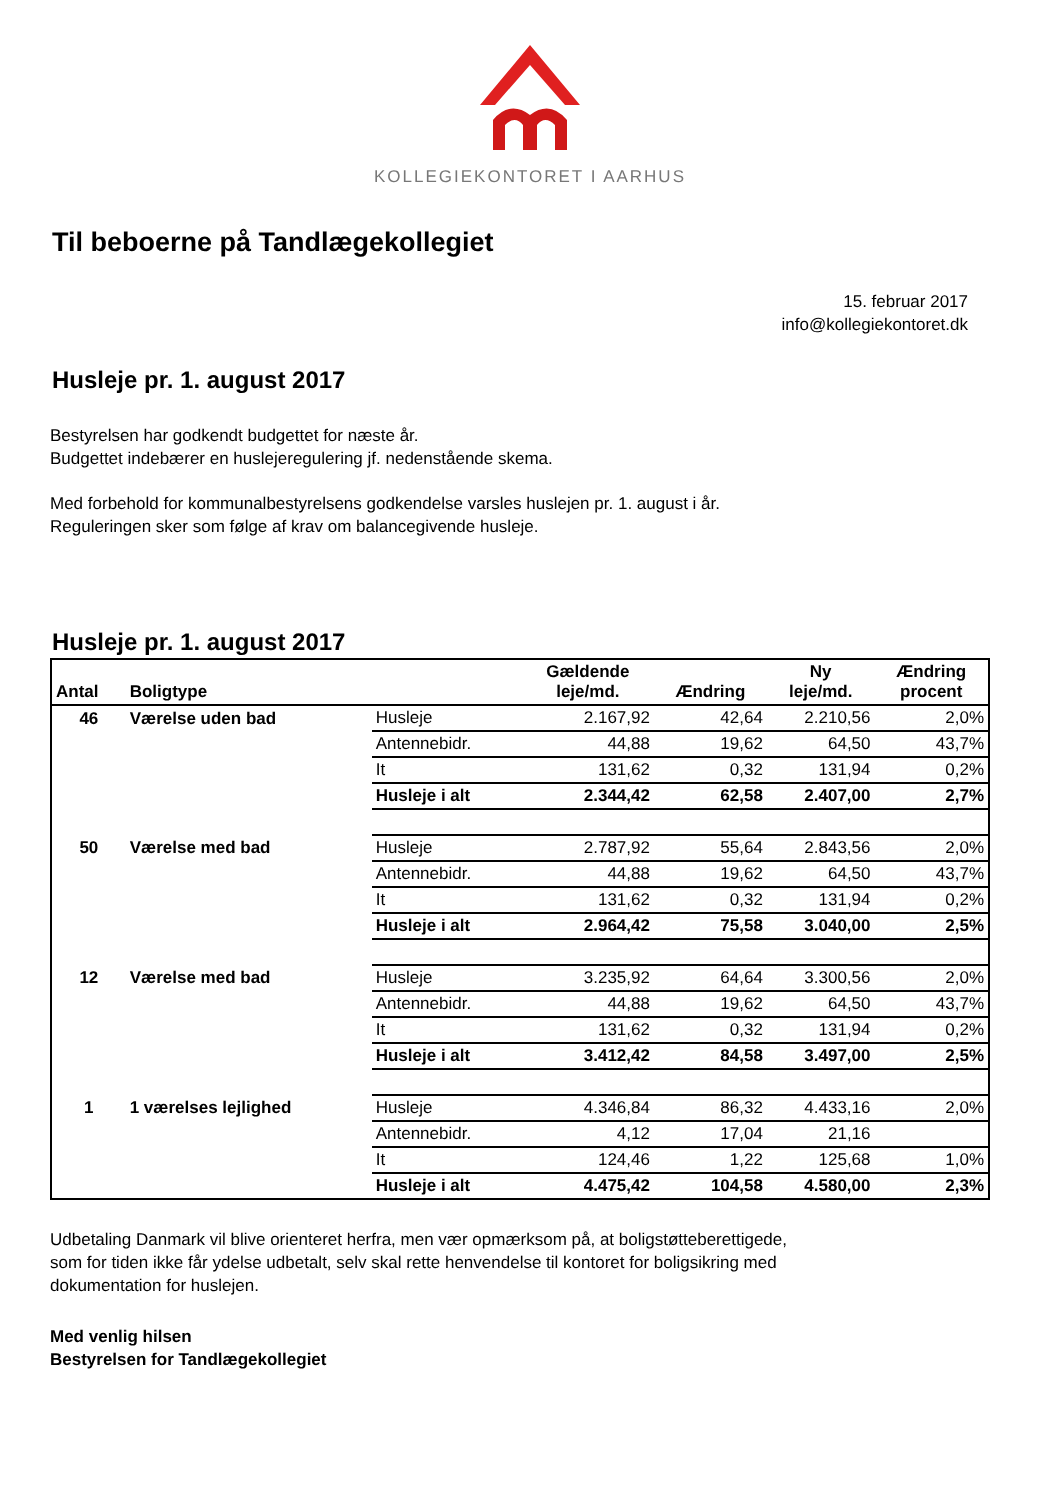KOLLEGIEKONTORET I AARHUS
Til beboerne på Tandlægekollegiet
15. februar 2017
info@kollegiekontoret.dk
Husleje pr. 1. august 2017
Bestyrelsen har godkendt budgettet for næste år.
Budgettet indebærer en huslejeregulering jf. nedenstående skema.
Med forbehold for kommunalbestyrelsens godkendelse varsles huslejen pr. 1. august i år.
Reguleringen sker som følge af krav om balancegivende husleje.
Husleje pr. 1. august 2017
| Antal | Boligtype | | Gældende leje/md. | Ændring | Ny leje/md. | Ændring procent |
| --- | --- | --- | --- | --- | --- | --- |
| 46 | Værelse uden bad | Husleje | 2.167,92 | 42,64 | 2.210,56 | 2,0% |
| | | Antennebidr. | 44,88 | 19,62 | 64,50 | 43,7% |
| | | It | 131,62 | 0,32 | 131,94 | 0,2% |
| | | Husleje i alt | 2.344,42 | 62,58 | 2.407,00 | 2,7% |
| 50 | Værelse med bad | Husleje | 2.787,92 | 55,64 | 2.843,56 | 2,0% |
| | | Antennebidr. | 44,88 | 19,62 | 64,50 | 43,7% |
| | | It | 131,62 | 0,32 | 131,94 | 0,2% |
| | | Husleje i alt | 2.964,42 | 75,58 | 3.040,00 | 2,5% |
| 12 | Værelse med bad | Husleje | 3.235,92 | 64,64 | 3.300,56 | 2,0% |
| | | Antennebidr. | 44,88 | 19,62 | 64,50 | 43,7% |
| | | It | 131,62 | 0,32 | 131,94 | 0,2% |
| | | Husleje i alt | 3.412,42 | 84,58 | 3.497,00 | 2,5% |
| 1 | 1 værelses lejlighed | Husleje | 4.346,84 | 86,32 | 4.433,16 | 2,0% |
| | | Antennebidr. | 4,12 | 17,04 | 21,16 | |
| | | It | 124,46 | 1,22 | 125,68 | 1,0% |
| | | Husleje i alt | 4.475,42 | 104,58 | 4.580,00 | 2,3% |
Udbetaling Danmark vil blive orienteret herfra, men vær opmærksom på, at boligstøtteberettigede,
som for tiden ikke får ydelse udbetalt, selv skal rette henvendelse til kontoret for boligsikring med
dokumentation for huslejen.
Med venlig hilsen
Bestyrelsen for Tandlægekollegiet